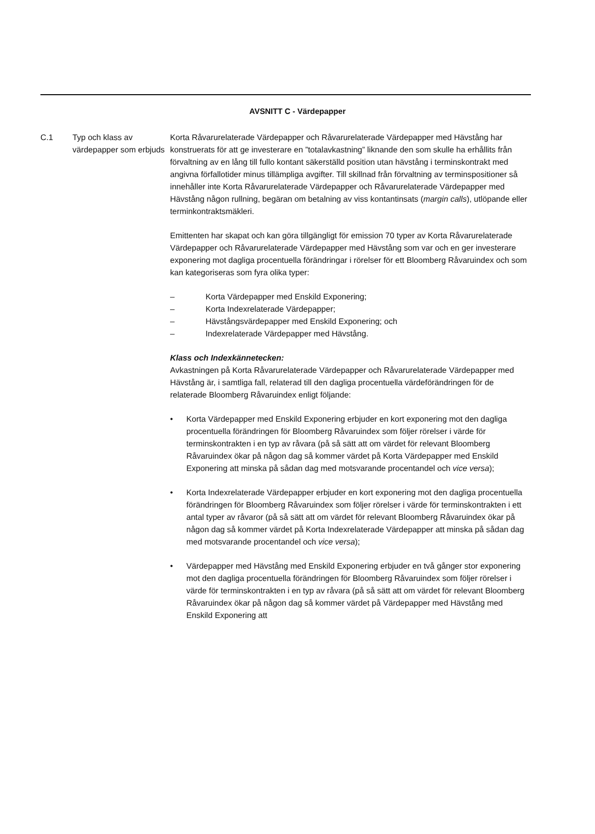AVSNITT C - Värdepapper
C.1 Typ och klass av värdepapper som erbjuds
Korta Råvarurelaterade Värdepapper och Råvarurelaterade Värdepapper med Hävstång har konstruerats för att ge investerare en ”totalavkastning” liknande den som skulle ha erhållits från förvaltning av en lång till fullo kontant säkerställd position utan hävstång i terminskontrakt med angivna förfallotider minus tillämpliga avgifter. Till skillnad från förvaltning av terminspositioner så innehåller inte Korta Råvarurelaterade Värdepapper och Råvarurelaterade Värdepapper med Hävstång någon rullning, begäran om betalning av viss kontantinsats (margin calls), utlöpande eller terminkontraktsmäkleri.
Emittenten har skapat och kan göra tillgängligt för emission 70 typer av Korta Råvarurelaterade Värdepapper och Råvarurelaterade Värdepapper med Hävstång som var och en ger investerare exponering mot dagliga procentuella förändringar i rörelser för ett Bloomberg Råvaruindex och som kan kategoriseras som fyra olika typer:
– Korta Värdepapper med Enskild Exponering;
– Korta Indexrelaterade Värdepapper;
– Hävstångsvärdepapper med Enskild Exponering; och
– Indexrelaterade Värdepapper med Hävstång.
Klass och Indexkännetecken:
Avkastningen på Korta Råvarurelaterade Värdepapper och Råvarurelaterade Värdepapper med Hävstång är, i samtliga fall, relaterad till den dagliga procentuella värdeförändringen för de relaterade Bloomberg Råvaruindex enligt följande:
• Korta Värdepapper med Enskild Exponering erbjuder en kort exponering mot den dagliga procentuella förändringen för Bloomberg Råvaruindex som följer rörelser i värde för terminskontrakten i en typ av råvara (på så sätt att om värdet för relevant Bloomberg Råvaruindex ökar på någon dag så kommer värdet på Korta Värdepapper med Enskild Exponering att minska på sådan dag med motsvarande procentandel och vice versa);
• Korta Indexrelaterade Värdepapper erbjuder en kort exponering mot den dagliga procentuella förändringen för Bloomberg Råvaruindex som följer rörelser i värde för terminskontrakten i ett antal typer av råvaror (på så sätt att om värdet för relevant Bloomberg Råvaruindex ökar på någon dag så kommer värdet på Korta Indexrelaterade Värdepapper att minska på sådan dag med motsvarande procentandel och vice versa);
• Värdepapper med Hävstång med Enskild Exponering erbjuder en två gånger stor exponering mot den dagliga procentuella förändringen för Bloomberg Råvaruindex som följer rörelser i värde för terminskontrakten i en typ av råvara (på så sätt att om värdet för relevant Bloomberg Råvaruindex ökar på någon dag så kommer värdet på Värdepapper med Hävstång med Enskild Exponering att